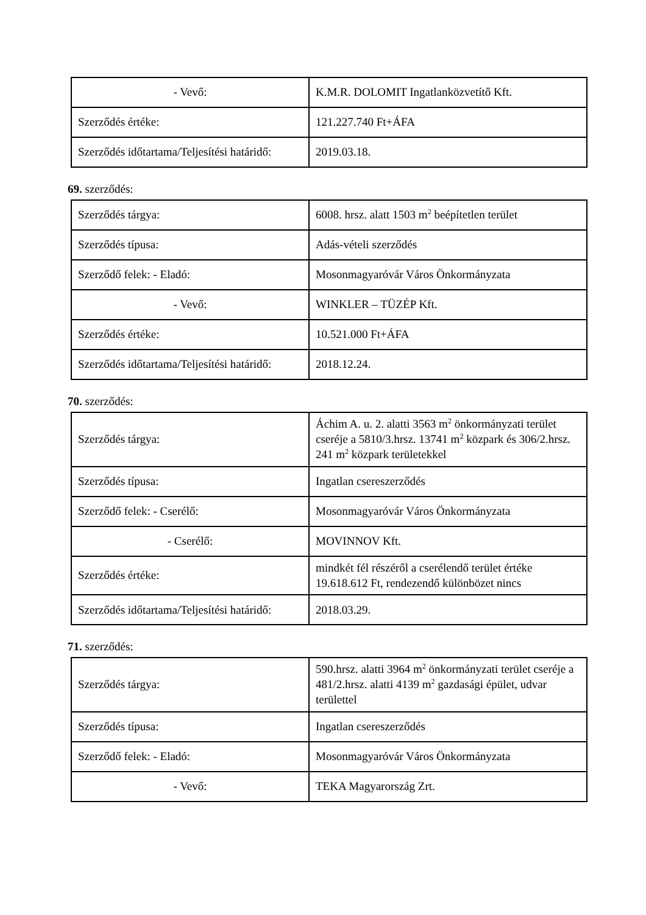| - Vevő: | K.M.R. DOLOMIT Ingatlanközvetítő Kft. |
| Szerződés értéke: | 121.227.740 Ft+ÁFA |
| Szerződés időtartama/Teljesítési határidő: | 2019.03.18. |
69. szerződés:
| Szerződés tárgya: | 6008. hrsz. alatt 1503 m<sup>2</sup> beépítetlen terület |
| Szerződés típusa: | Adás-vételi szerződés |
| Szerződő felek: - Eladó: | Mosonmagyaróvár Város Önkormányzata |
| - Vevő: | WINKLER – TÜZÉP Kft. |
| Szerződés értéke: | 10.521.000 Ft+ÁFA |
| Szerződés időtartama/Teljesítési határidő: | 2018.12.24. |
70. szerződés:
| Szerződés tárgya: | Áchim A. u. 2. alatti 3563 m<sup>2</sup> önkormányzati terület cseréje a 5810/3.hrsz. 13741 m<sup>2</sup> közpark és 306/2.hrsz. 241 m<sup>2</sup> közpark területekkel |
| Szerződés típusa: | Ingatlan csereszerződés |
| Szerződő felek: - Cserélő: | Mosonmagyaróvár Város Önkormányzata |
| - Cserélő: | MOVINNOV Kft. |
| Szerződés értéke: | mindkét fél részéről a cserélendő terület értéke 19.618.612 Ft, rendezendő különbözet nincs |
| Szerződés időtartama/Teljesítési határidő: | 2018.03.29. |
71. szerződés:
| Szerződés tárgya: | 590.hrsz. alatti 3964 m<sup>2</sup> önkormányzati terület cseréje a 481/2.hrsz. alatti 4139 m<sup>2</sup> gazdasági épület, udvar területtel |
| Szerződés típusa: | Ingatlan csereszerződés |
| Szerződő felek: - Eladó: | Mosonmagyaróvár Város Önkormányzata |
| - Vevő: | TEKA Magyarország Zrt. |